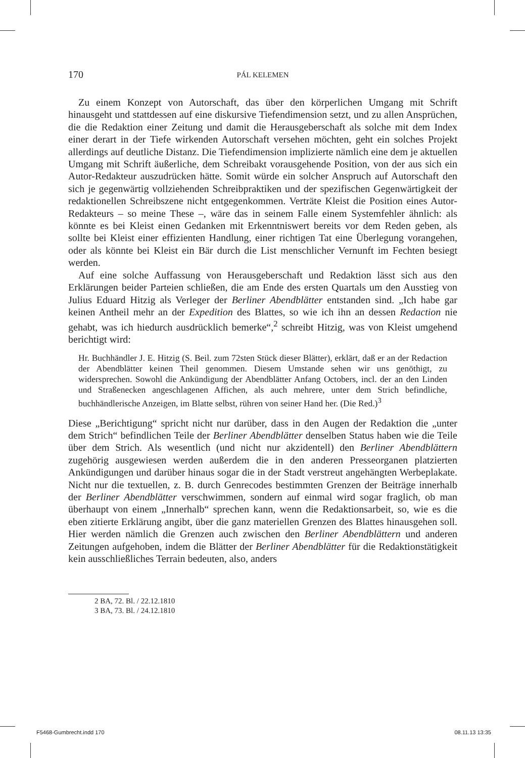170 PÁL KELEMEN
Zu einem Konzept von Autorschaft, das über den körperlichen Umgang mit Schrift hinausgeht und stattdessen auf eine diskursive Tiefendimension setzt, und zu allen Ansprüchen, die die Redaktion einer Zeitung und damit die Herausgeberschaft als solche mit dem Index einer derart in der Tiefe wirkenden Autorschaft versehen möchten, geht ein solches Projekt allerdings auf deutliche Distanz. Die Tiefendimension implizierte nämlich eine dem je aktuellen Umgang mit Schrift äußerliche, dem Schreibakt vorausgehende Position, von der aus sich ein Autor-Redakteur auszudrücken hätte. Somit würde ein solcher Anspruch auf Autorschaft den sich je gegenwärtig vollziehenden Schreibpraktiken und der spezifischen Gegenwärtigkeit der redaktionellen Schreibszene nicht entgegenkommen. Verträte Kleist die Position eines Autor-Redakteurs – so meine These –, wäre das in seinem Falle einem Systemfehler ähnlich: als könnte es bei Kleist einen Gedanken mit Erkenntniswert bereits vor dem Reden geben, als sollte bei Kleist einer effizienten Handlung, einer richtigen Tat eine Überlegung vorangehen, oder als könnte bei Kleist ein Bär durch die List menschlicher Vernunft im Fechten besiegt werden.
Auf eine solche Auffassung von Herausgeberschaft und Redaktion lässt sich aus den Erklärungen beider Parteien schließen, die am Ende des ersten Quartals um den Ausstieg von Julius Eduard Hitzig als Verleger der Berliner Abendblätter entstanden sind. „Ich habe gar keinen Antheil mehr an der Expedition des Blattes, so wie ich ihn an dessen Redaction nie gehabt, was ich hiedurch ausdrücklich bemerke“,<sup>2</sup> schreibt Hitzig, was von Kleist umgehend berichtigt wird:
Hr. Buchhändler J. E. Hitzig (S. Beil. zum 72sten Stück dieser Blätter), erklärt, daß er an der Redaction der Abendblätter keinen Theil genommen. Diesem Umstande sehen wir uns genöthigt, zu widersprechen. Sowohl die Ankündigung der Abendblätter Anfang Octobers, incl. der an den Linden und Straßenecken angeschlagenen Affichen, als auch mehrere, unter dem Strich befindliche, buchhändlerische Anzeigen, im Blatte selbst, rühren von seiner Hand her. (Die Red.)<sup>3</sup>
Diese „Berichtigung“ spricht nicht nur darüber, dass in den Augen der Redaktion die „unter dem Strich“ befindlichen Teile der Berliner Abendblätter denselben Status haben wie die Teile über dem Strich. Als wesentlich (und nicht nur akzidentell) den Berliner Abendblättern zugehörig ausgewiesen werden außerdem die in den anderen Presseorganen platzierten Ankündigungen und darüber hinaus sogar die in der Stadt verstreut angehängten Werbeplakate. Nicht nur die textuellen, z. B. durch Genrecodes bestimmten Grenzen der Beiträge innerhalb der Berliner Abendblätter verschwimmen, sondern auf einmal wird sogar fraglich, ob man überhaupt von einem „Innerhalb“ sprechen kann, wenn die Redaktionsarbeit, so, wie es die eben zitierte Erklärung angibt, über die ganz materiellen Grenzen des Blattes hinausgehen soll. Hier werden nämlich die Grenzen auch zwischen den Berliner Abendblättern und anderen Zeitungen aufgehoben, indem die Blätter der Berliner Abendblätter für die Redaktionstätigkeit kein ausschließliches Terrain bedeuten, also, anders
2 BA, 72. Bl. / 22.12.1810
3 BA, 73. Bl. / 24.12.1810
F5468-Gumbrecht.indd 170 08.11.13 13:35